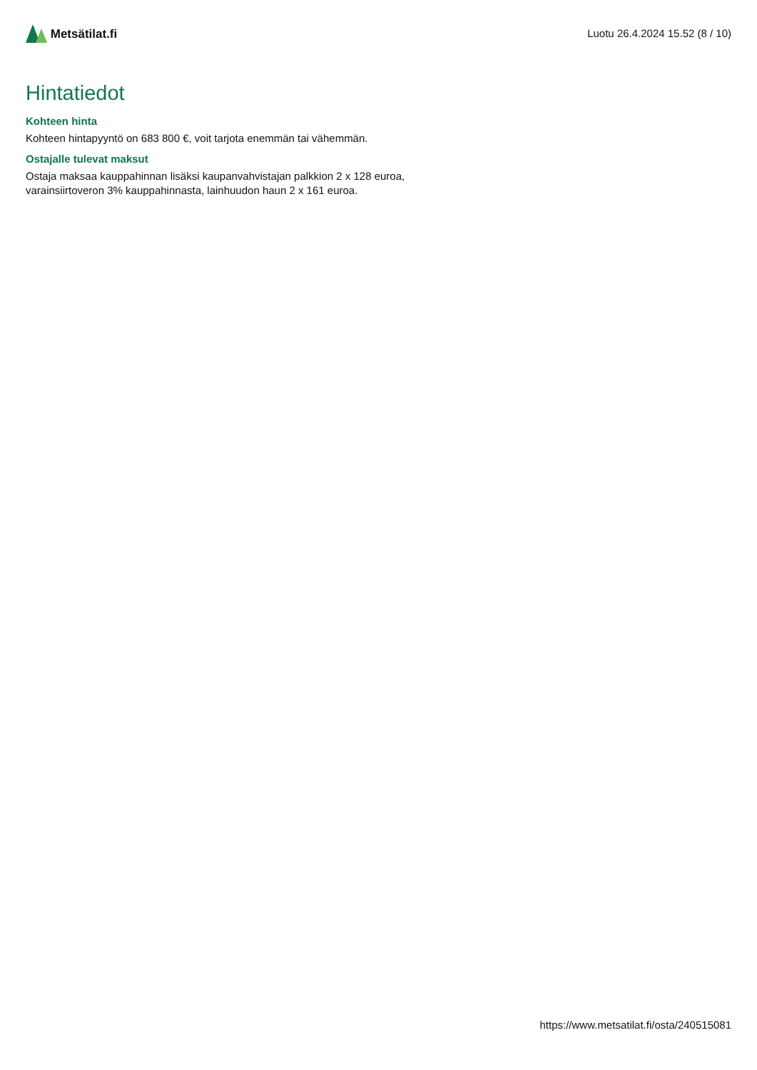Metsätilat.fi
Luotu 26.4.2024 15.52 (8 / 10)
Hintatiedot
Kohteen hinta
Kohteen hintapyyntö on 683 800 €, voit tarjota enemmän tai vähemmän.
Ostajalle tulevat maksut
Ostaja maksaa kauppahinnan lisäksi kaupanvahvistajan palkkion 2 x 128 euroa, varainsiirtoveron 3% kauppahinnasta, lainhuudon haun 2 x 161 euroa.
https://www.metsatilat.fi/osta/240515081